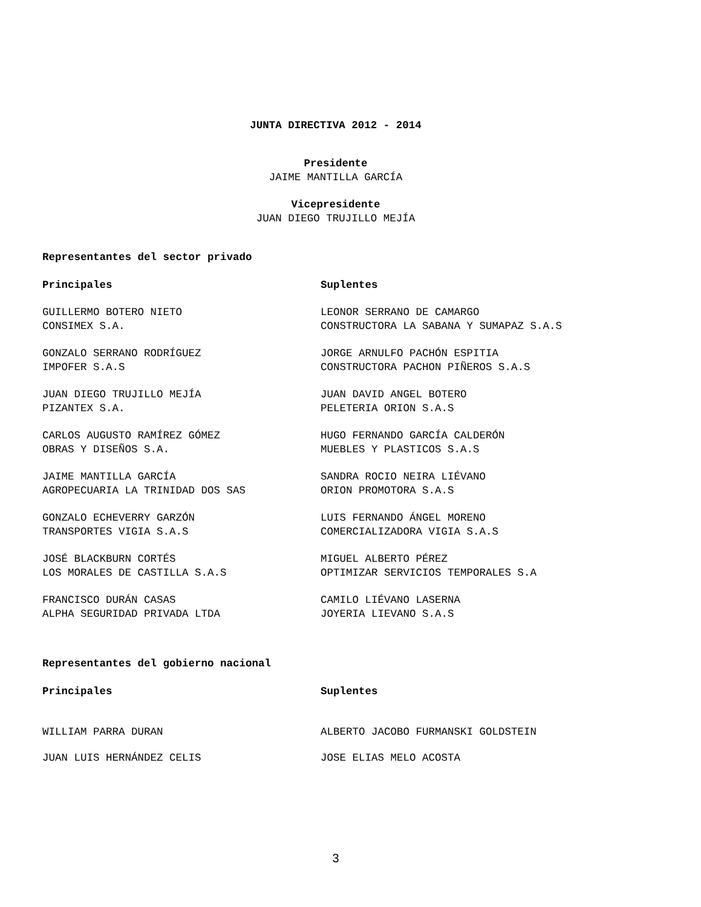JUNTA DIRECTIVA 2012 - 2014
Presidente
JAIME MANTILLA GARCÍA
Vicepresidente
JUAN DIEGO TRUJILLO MEJÍA
Representantes del sector privado
Principales Suplentes
GUILLERMO BOTERO NIETO
CONSIMEX S.A.
LEONOR SERRANO DE CAMARGO
CONSTRUCTORA LA SABANA Y SUMAPAZ S.A.S
GONZALO SERRANO RODRÍGUEZ
IMPOFER S.A.S
JORGE ARNULFO PACHÓN ESPITIA
CONSTRUCTORA PACHON PIÑEROS S.A.S
JUAN DIEGO TRUJILLO MEJÍA
PIZANTEX S.A.
JUAN DAVID ANGEL BOTERO
PELETERIA ORION S.A.S
CARLOS AUGUSTO RAMÍREZ GÓMEZ
OBRAS Y DISEÑOS S.A.
HUGO FERNANDO GARCÍA CALDERÓN
MUEBLES Y PLASTICOS S.A.S
JAIME MANTILLA GARCÍA
AGROPECUARIA LA TRINIDAD DOS SAS
SANDRA ROCIO NEIRA LIÉVANO
ORION PROMOTORA S.A.S
GONZALO ECHEVERRY GARZÓN
TRANSPORTES VIGIA S.A.S
LUIS FERNANDO ÁNGEL MORENO
COMERCIALIZADORA VIGIA S.A.S
JOSÉ BLACKBURN CORTÉS
LOS MORALES DE CASTILLA S.A.S
MIGUEL ALBERTO PÉREZ
OPTIMIZAR SERVICIOS TEMPORALES S.A
FRANCISCO DURÁN CASAS
ALPHA SEGURIDAD PRIVADA LTDA
CAMILO LIÉVANO LASERNA
JOYERIA LIEVANO S.A.S
Representantes del gobierno nacional
Principales Suplentes
WILLIAM PARRA DURAN ALBERTO JACOBO FURMANSKI GOLDSTEIN
JUAN LUIS HERNÁNDEZ CELIS JOSE ELIAS MELO ACOSTA
3